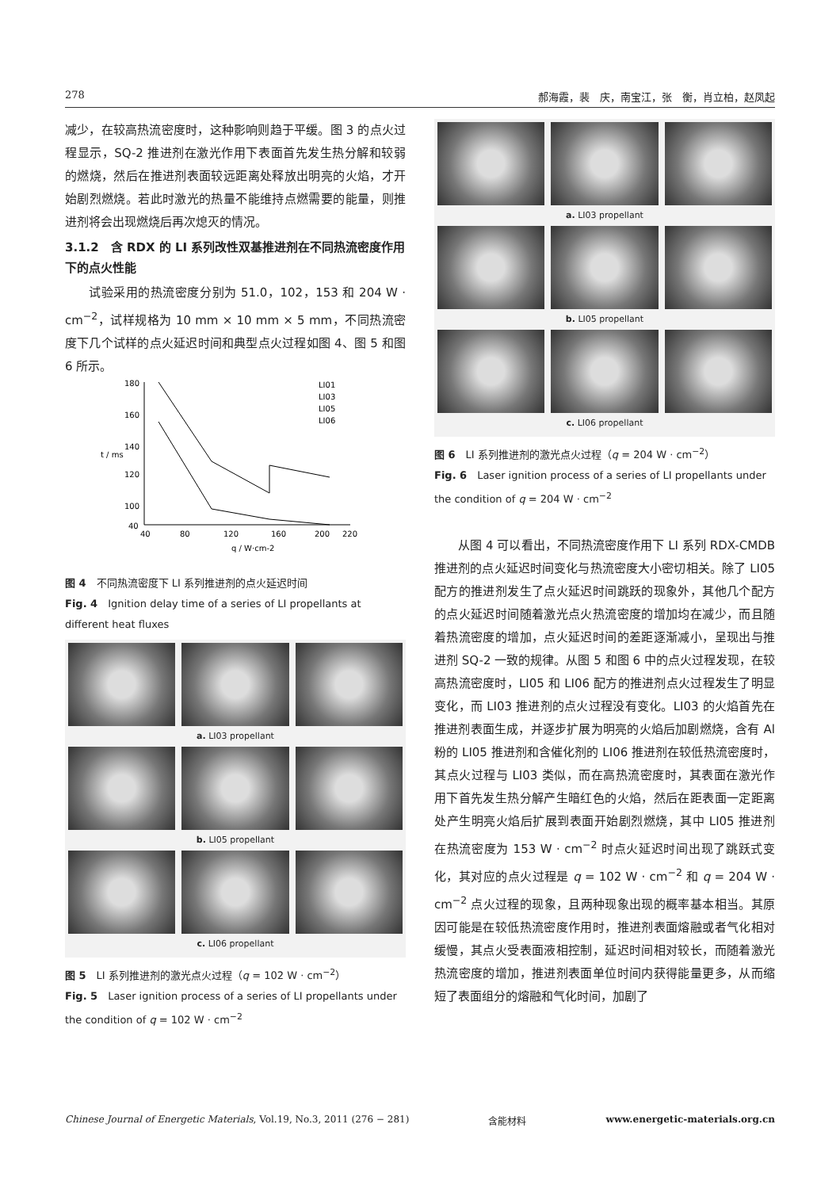278 郝海霞，裴　庆，南宝江，张　衡，肖立柏，赵凤起
减少，在较高热流密度时，这种影响则趋于平缓。图 3 的点火过程显示，SQ-2 推进剂在激光作用下表面首先发生热分解和较弱的燃烧，然后在推进剂表面较远距离处释放出明亮的火焰，才开始剧烈燃烧。若此时激光的热量不能维持点燃需要的能量，则推进剂将会出现燃烧后再次熄灭的情况。
3.1.2　含 RDX 的 LI 系列改性双基推进剂在不同热流密度作用下的点火性能
试验采用的热流密度分别为 51.0，102，153 和 204 W · cm<sup>−2</sup>，试样规格为 10 mm × 10 mm × 5 mm，不同热流密度下几个试样的点火延迟时间和典型点火过程如图 4、图 5 和图 6 所示。
180
160
140
120
100
40
40
80
120
160
200
220
t / ms
q / W·cm-2
LI01
LI03
LI05
LI06
图 4　不同热流密度下 LI 系列推进剂的点火延迟时间
Fig. 4　Ignition delay time of a series of LI propellants at different heat fluxes
a. LI03 propellant
b. LI05 propellant
c. LI06 propellant
图 5　LI 系列推进剂的激光点火过程（q = 102 W · cm<sup>−2</sup>）
Fig. 5　Laser ignition process of a series of LI propellants under the condition of q = 102 W · cm<sup>−2</sup>
a. LI03 propellant
b. LI05 propellant
c. LI06 propellant
图 6　LI 系列推进剂的激光点火过程（q = 204 W · cm<sup>−2</sup>）
Fig. 6　Laser ignition process of a series of LI propellants under the condition of q = 204 W · cm<sup>−2</sup>
从图 4 可以看出，不同热流密度作用下 LI 系列 RDX-CMDB 推进剂的点火延迟时间变化与热流密度大小密切相关。除了 LI05 配方的推进剂发生了点火延迟时间跳跃的现象外，其他几个配方的点火延迟时间随着激光点火热流密度的增加均在减少，而且随着热流密度的增加，点火延迟时间的差距逐渐减小，呈现出与推进剂 SQ-2 一致的规律。从图 5 和图 6 中的点火过程发现，在较高热流密度时，LI05 和 LI06 配方的推进剂点火过程发生了明显变化，而 LI03 推进剂的点火过程没有变化。LI03 的火焰首先在推进剂表面生成，并逐步扩展为明亮的火焰后加剧燃烧，含有 Al 粉的 LI05 推进剂和含催化剂的 LI06 推进剂在较低热流密度时，其点火过程与 LI03 类似，而在高热流密度时，其表面在激光作用下首先发生热分解产生暗红色的火焰，然后在距表面一定距离处产生明亮火焰后扩展到表面开始剧烈燃烧，其中 LI05 推进剂在热流密度为 153 W · cm<sup>−2</sup> 时点火延迟时间出现了跳跃式变化，其对应的点火过程是 q = 102 W · cm<sup>−2</sup> 和 q = 204 W · cm<sup>−2</sup> 点火过程的现象，且两种现象出现的概率基本相当。其原因可能是在较低热流密度作用时，推进剂表面熔融或者气化相对缓慢，其点火受表面液相控制，延迟时间相对较长，而随着激光热流密度的增加，推进剂表面单位时间内获得能量更多，从而缩短了表面组分的熔融和气化时间，加剧了
Chinese Journal of Energetic Materials, Vol.19, No.3, 2011 (276 − 281) 含能材料 www.energetic-materials.org.cn